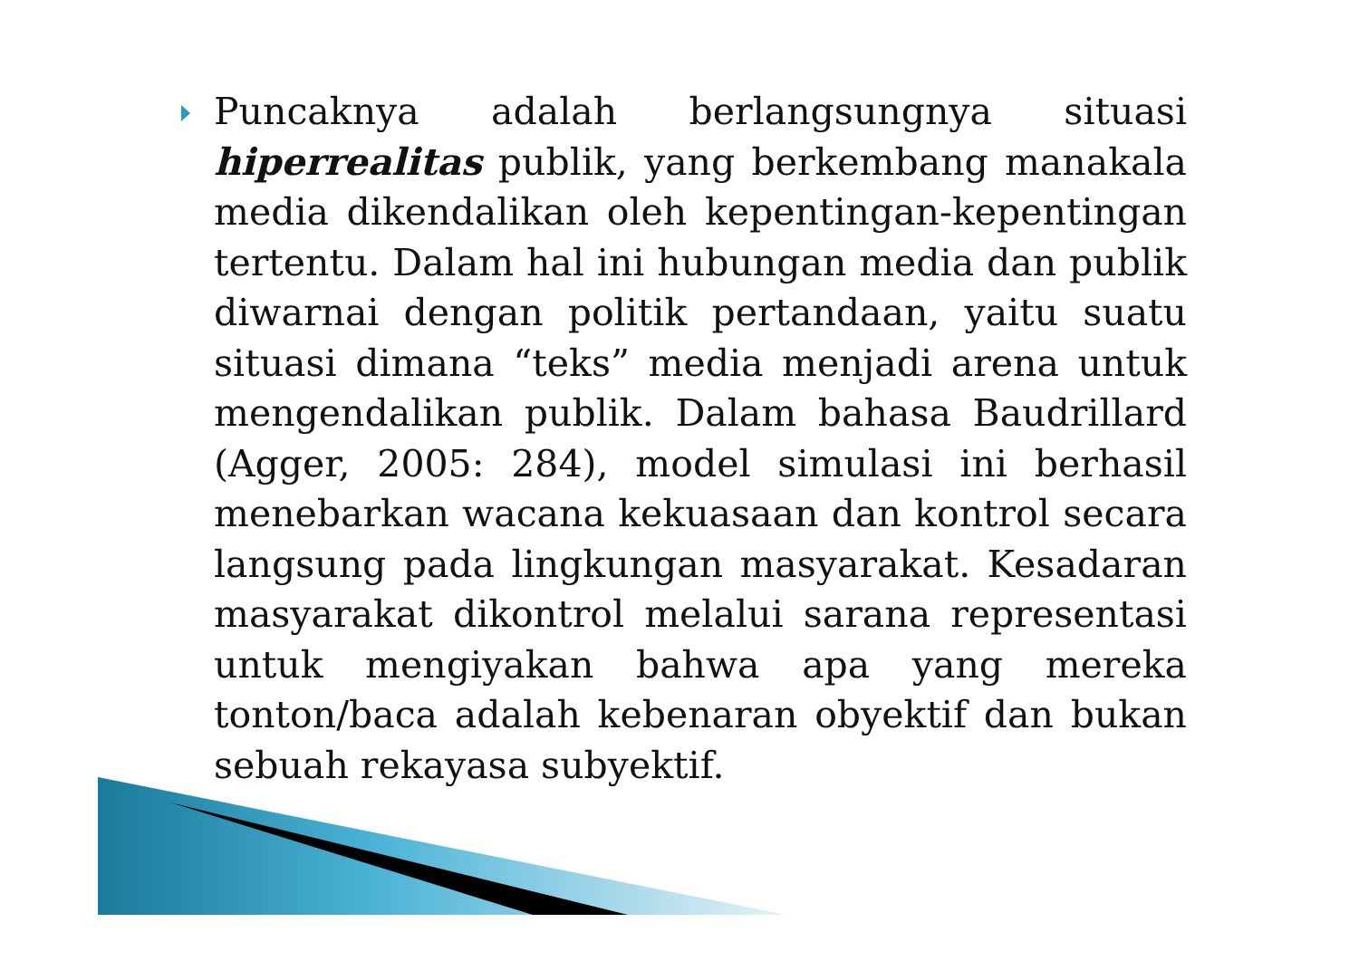Puncaknya adalah berlangsungnya situasi hiperrealitas publik, yang berkembang manakala media dikendalikan oleh kepentingan-kepentingan tertentu. Dalam hal ini hubungan media dan publik diwarnai dengan politik pertandaan, yaitu suatu situasi dimana “teks” media menjadi arena untuk mengendalikan publik. Dalam bahasa Baudrillard (Agger, 2005: 284), model simulasi ini berhasil menebarkan wacana kekuasaan dan kontrol secara langsung pada lingkungan masyarakat. Kesadaran masyarakat dikontrol melalui sarana representasi untuk mengiyakan bahwa apa yang mereka tonton/baca adalah kebenaran obyektif dan bukan sebuah rekayasa subyektif.